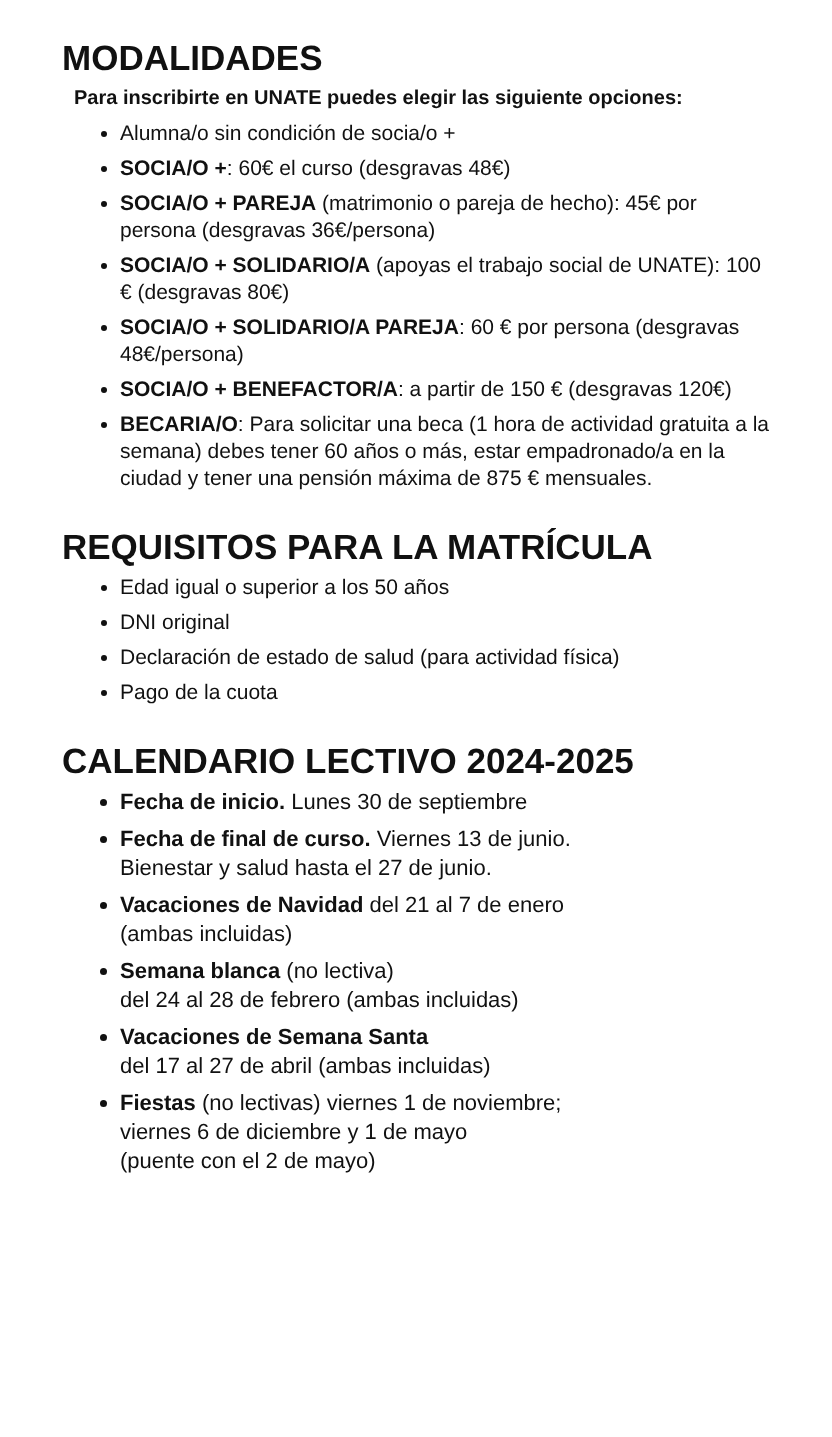MODALIDADES
Para inscribirte en UNATE puedes elegir las siguiente opciones:
Alumna/o sin condición de socia/o +
SOCIA/O +: 60€ el curso (desgravas 48€)
SOCIA/O + PAREJA (matrimonio o pareja de hecho): 45€ por persona (desgravas 36€/persona)
SOCIA/O + SOLIDARIO/A (apoyas el trabajo social de UNATE): 100 € (desgravas 80€)
SOCIA/O + SOLIDARIO/A PAREJA: 60 € por persona (desgravas 48€/persona)
SOCIA/O + BENEFACTOR/A: a partir de 150 € (desgravas 120€)
BECARIA/O: Para solicitar una beca (1 hora de actividad gratuita a la semana) debes tener 60 años o más, estar empadronado/a en la ciudad y tener una pensión máxima de 875 € mensuales.
REQUISITOS PARA LA MATRÍCULA
Edad igual o superior a los 50 años
DNI original
Declaración de estado de salud (para actividad física)
Pago de la cuota
CALENDARIO LECTIVO 2024-2025
Fecha de inicio. Lunes 30 de septiembre
Fecha de final de curso. Viernes 13 de junio.
Bienestar y salud hasta el 27 de junio.
Vacaciones de Navidad del 21 al 7 de enero
(ambas incluidas)
Semana blanca (no lectiva)
del 24 al 28 de febrero (ambas incluidas)
Vacaciones de Semana Santa
del 17 al 27 de abril (ambas incluidas)
Fiestas (no lectivas) viernes 1 de noviembre;
viernes 6 de diciembre y 1 de mayo
(puente con el 2 de mayo)